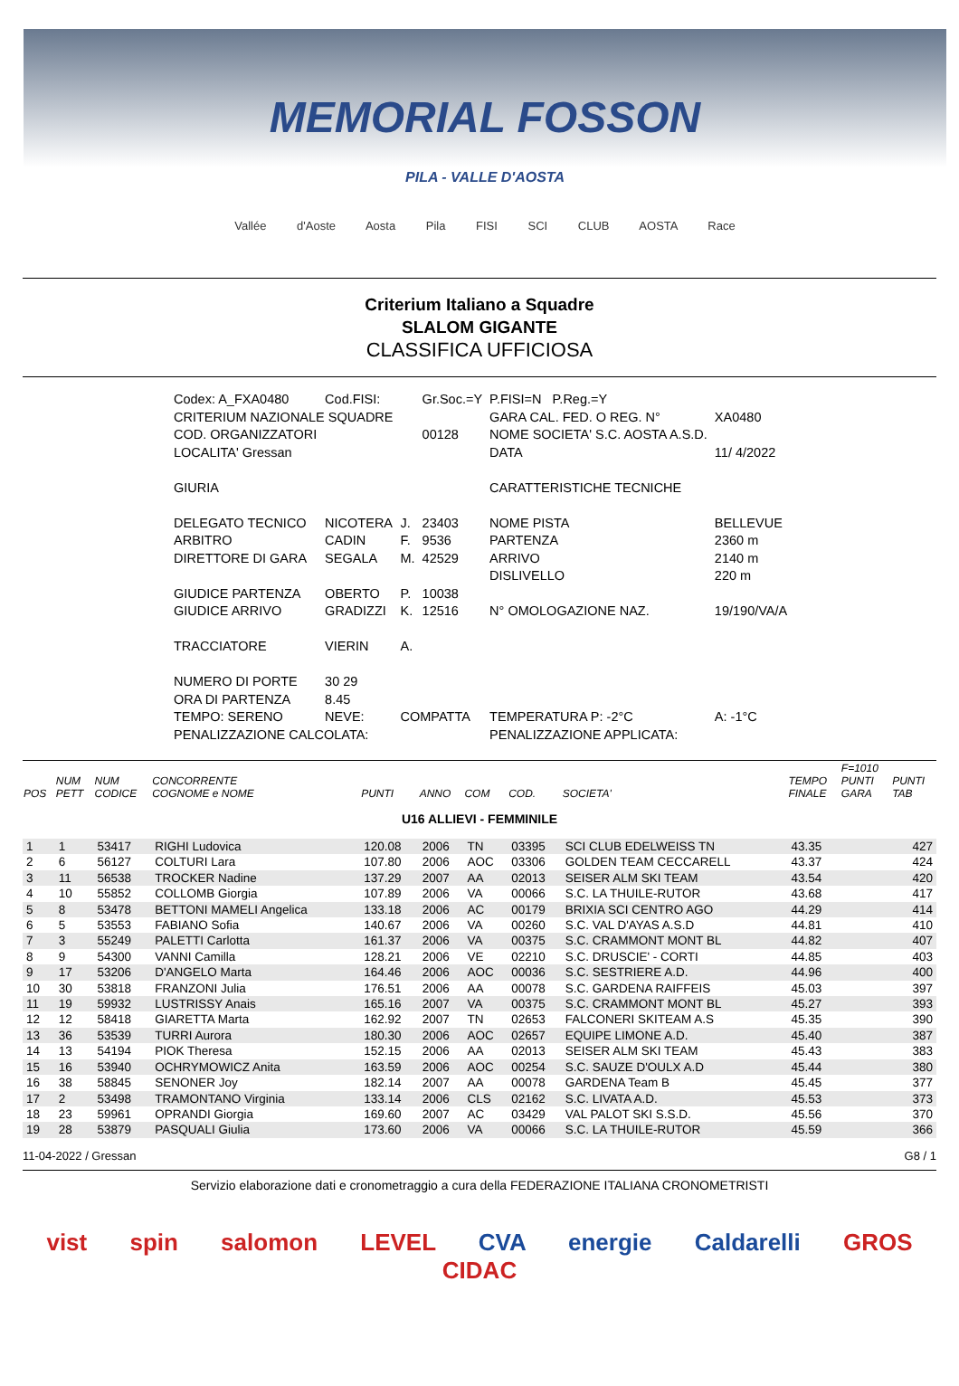MEMORIAL FOSSON
PILA - VALLE D'AOSTA
Vallée d'Aoste Aosta Pila FISI SCI CLUB AOSTA Race
Criterium Italiano a Squadre
SLALOM GIGANTE
CLASSIFICA UFFICIOSA
| Codex: A_FXA0480 | Cod.FISI: | | Gr.Soc.=Y | P.FISI=N P.Reg.=Y | |
| CRITERIUM NAZIONALE SQUADRE | | | | GARA CAL. FED. O REG. N° | XA0480 |
| COD. ORGANIZZATORI | | | 00128 | NOME SOCIETA' S.C. AOSTA A.S.D. | |
| LOCALITA' Gressan | | | | DATA | 11/ 4/2022 |
| GIURIA | | | | CARATTERISTICHE TECNICHE | |
| DELEGATO TECNICO | NICOTERA | J. | 23403 | NOME PISTA | BELLEVUE |
| ARBITRO | CADIN | F. | 9536 | PARTENZA | 2360 m |
| DIRETTORE DI GARA | SEGALA | M. | 42529 | ARRIVO | 2140 m |
| | | | | DISLIVELLO | 220 m |
| GIUDICE PARTENZA | OBERTO | P. | 10038 | | |
| GIUDICE ARRIVO | GRADIZZI | K. | 12516 | N° OMOLOGAZIONE NAZ. | 19/190/VA/A |
| TRACCIATORE | VIERIN | A. | | | |
| NUMERO DI PORTE | 30 29 | | | | |
| ORA DI PARTENZA | 8.45 | | | | |
| TEMPO: SERENO | NEVE: | COMPATTA | | TEMPERATURA P: -2°C | A: -1°C |
| PENALIZZAZIONE CALCOLATA: | | | | PENALIZZAZIONE APPLICATA: | |
| POS | NUM PETT | NUM CODICE | CONCORRENTE COGNOME e NOME | PUNTI | ANNO | COM | COD. | SOCIETA' | TEMPO FINALE | F=1010 PUNTI GARA | PUNTI TAB |
| --- | --- | --- | --- | --- | --- | --- | --- | --- | --- | --- | --- |
| U16 ALLIEVI - FEMMINILE | | | | | | | | | | | |
| 1 | 1 | 53417 | RIGHI Ludovica | 120.08 | 2006 | TN | 03395 | SCI CLUB EDELWEISS TN | 43.35 | | 427 |
| 2 | 6 | 56127 | COLTURI Lara | 107.80 | 2006 | AOC | 03306 | GOLDEN TEAM CECCARELL | 43.37 | | 424 |
| 3 | 11 | 56538 | TROCKER Nadine | 137.29 | 2007 | AA | 02013 | SEISER ALM SKI TEAM | 43.54 | | 420 |
| 4 | 10 | 55852 | COLLOMB Giorgia | 107.89 | 2006 | VA | 00066 | S.C. LA THUILE-RUTOR | 43.68 | | 417 |
| 5 | 8 | 53478 | BETTONI MAMELI Angelica | 133.18 | 2006 | AC | 00179 | BRIXIA SCI CENTRO AGO | 44.29 | | 414 |
| 6 | 5 | 53553 | FABIANO Sofia | 140.67 | 2006 | VA | 00260 | S.C. VAL D'AYAS A.S.D | 44.81 | | 410 |
| 7 | 3 | 55249 | PALETTI Carlotta | 161.37 | 2006 | VA | 00375 | S.C. CRAMMONT MONT BL | 44.82 | | 407 |
| 8 | 9 | 54300 | VANNI Camilla | 128.21 | 2006 | VE | 02210 | S.C. DRUSCIE' - CORTI | 44.85 | | 403 |
| 9 | 17 | 53206 | D'ANGELO Marta | 164.46 | 2006 | AOC | 00036 | S.C. SESTRIERE A.D. | 44.96 | | 400 |
| 10 | 30 | 53818 | FRANZONI Julia | 176.51 | 2006 | AA | 00078 | S.C. GARDENA RAIFFEIS | 45.03 | | 397 |
| 11 | 19 | 59932 | LUSTRISSY Anais | 165.16 | 2007 | VA | 00375 | S.C. CRAMMONT MONT BL | 45.27 | | 393 |
| 12 | 12 | 58418 | GIARETTA Marta | 162.92 | 2007 | TN | 02653 | FALCONERI SKITEAM A.S | 45.35 | | 390 |
| 13 | 36 | 53539 | TURRI Aurora | 180.30 | 2006 | AOC | 02657 | EQUIPE LIMONE A.D. | 45.40 | | 387 |
| 14 | 13 | 54194 | PIOK Theresa | 152.15 | 2006 | AA | 02013 | SEISER ALM SKI TEAM | 45.43 | | 383 |
| 15 | 16 | 53940 | OCHRYMOWICZ Anita | 163.59 | 2006 | AOC | 00254 | S.C. SAUZE D'OULX A.D | 45.44 | | 380 |
| 16 | 38 | 58845 | SENONER Joy | 182.14 | 2007 | AA | 00078 | GARDENA Team B | 45.45 | | 377 |
| 17 | 2 | 53498 | TRAMONTANO Virginia | 133.14 | 2006 | CLS | 02162 | S.C. LIVATA A.D. | 45.53 | | 373 |
| 18 | 23 | 59961 | OPRANDI Giorgia | 169.60 | 2007 | AC | 03429 | VAL PALOT SKI S.S.D. | 45.56 | | 370 |
| 19 | 28 | 53879 | PASQUALI Giulia | 173.60 | 2006 | VA | 00066 | S.C. LA THUILE-RUTOR | 45.59 | | 366 |
11-04-2022 / Gressan G8 / 1
Servizio elaborazione dati e cronometraggio a cura della FEDERAZIONE ITALIANA CRONOMETRISTI
vist spin salomon LEVEL CVA energie Caldarelli GROS CIDAC